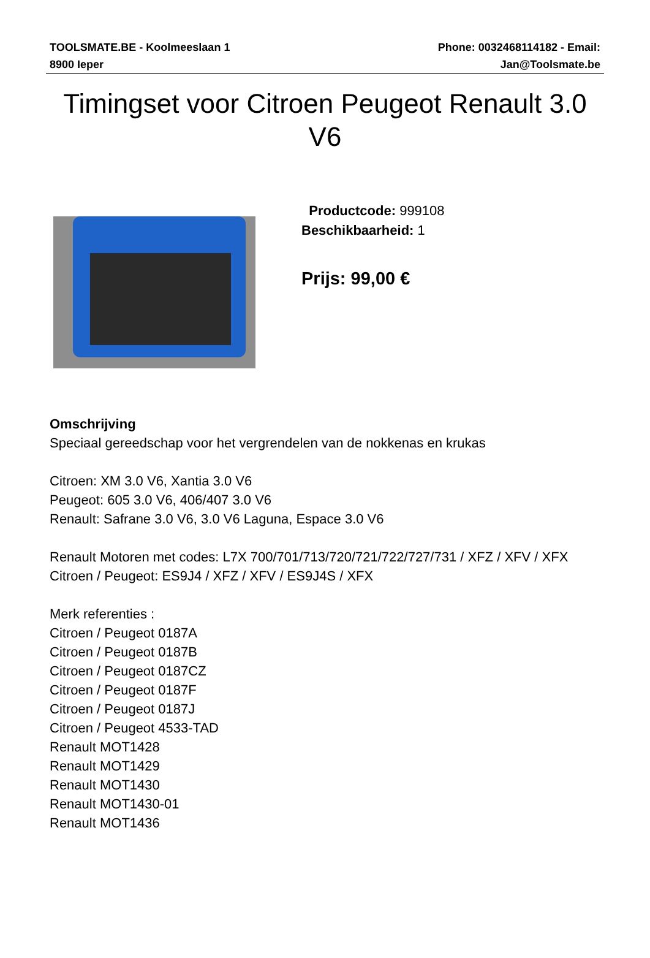TOOLSMATE.BE - Koolmeeslaan 1
8900 Ieper
Phone: 0032468114182 - Email:
Jan@Toolsmate.be
Timingset voor Citroen Peugeot Renault 3.0 V6
Productcode: 999108
Beschikbaarheid: 1
Prijs: 99,00 €
Omschrijving
Speciaal gereedschap voor het vergrendelen van de nokkenas en krukas
Citroen: XM 3.0 V6, Xantia 3.0 V6
Peugeot: 605 3.0 V6, 406/407 3.0 V6
Renault: Safrane 3.0 V6, 3.0 V6 Laguna, Espace 3.0 V6
Renault Motoren met codes: L7X 700/701/713/720/721/722/727/731 / XFZ / XFV / XFX
Citroen / Peugeot: ES9J4 / XFZ / XFV / ES9J4S / XFX
Merk referenties :
Citroen / Peugeot 0187A
Citroen / Peugeot 0187B
Citroen / Peugeot 0187CZ
Citroen / Peugeot 0187F
Citroen / Peugeot 0187J
Citroen / Peugeot 4533-TAD
Renault MOT1428
Renault MOT1429
Renault MOT1430
Renault MOT1430-01
Renault MOT1436